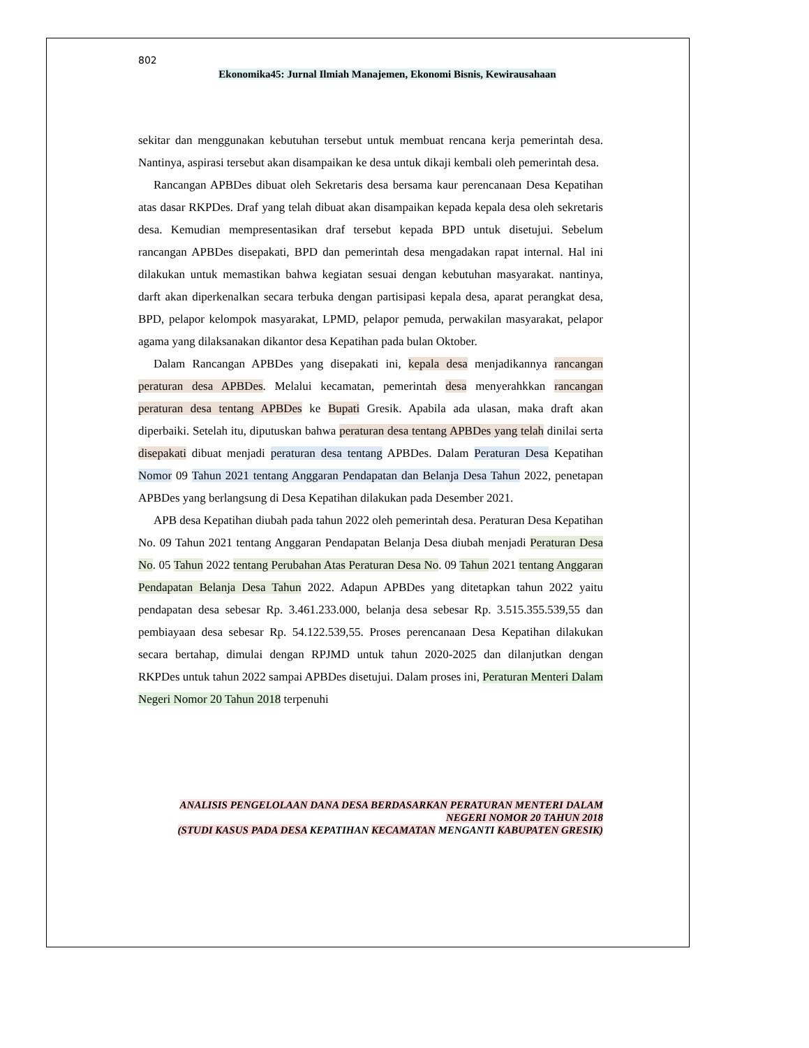802
Ekonomika45: Jurnal Ilmiah Manajemen, Ekonomi Bisnis, Kewirausahaan
sekitar dan menggunakan kebutuhan tersebut untuk membuat rencana kerja pemerintah desa. Nantinya, aspirasi tersebut akan disampaikan ke desa untuk dikaji kembali oleh pemerintah desa.
Rancangan APBDes dibuat oleh Sekretaris desa bersama kaur perencanaan Desa Kepatihan atas dasar RKPDes. Draf yang telah dibuat akan disampaikan kepada kepala desa oleh sekretaris desa. Kemudian mempresentasikan draf tersebut kepada BPD untuk disetujui. Sebelum rancangan APBDes disepakati, BPD dan pemerintah desa mengadakan rapat internal. Hal ini dilakukan untuk memastikan bahwa kegiatan sesuai dengan kebutuhan masyarakat. nantinya, darft akan diperkenalkan secara terbuka dengan partisipasi kepala desa, aparat perangkat desa, BPD, pelapor kelompok masyarakat, LPMD, pelapor pemuda, perwakilan masyarakat, pelapor agama yang dilaksanakan dikantor desa Kepatihan pada bulan Oktober.
Dalam Rancangan APBDes yang disepakati ini, kepala desa menjadikannya rancangan peraturan desa APBDes. Melalui kecamatan, pemerintah desa menyerahkkan rancangan peraturan desa tentang APBDes ke Bupati Gresik. Apabila ada ulasan, maka draft akan diperbaiki. Setelah itu, diputuskan bahwa peraturan desa tentang APBDes yang telah dinilai serta disepakati dibuat menjadi peraturan desa tentang APBDes. Dalam Peraturan Desa Kepatihan Nomor 09 Tahun 2021 tentang Anggaran Pendapatan dan Belanja Desa Tahun 2022, penetapan APBDes yang berlangsung di Desa Kepatihan dilakukan pada Desember 2021.
APB desa Kepatihan diubah pada tahun 2022 oleh pemerintah desa. Peraturan Desa Kepatihan No. 09 Tahun 2021 tentang Anggaran Pendapatan Belanja Desa diubah menjadi Peraturan Desa No. 05 Tahun 2022 tentang Perubahan Atas Peraturan Desa No. 09 Tahun 2021 tentang Anggaran Pendapatan Belanja Desa Tahun 2022. Adapun APBDes yang ditetapkan tahun 2022 yaitu pendapatan desa sebesar Rp. 3.461.233.000, belanja desa sebesar Rp. 3.515.355.539,55 dan pembiayaan desa sebesar Rp. 54.122.539,55. Proses perencanaan Desa Kepatihan dilakukan secara bertahap, dimulai dengan RPJMD untuk tahun 2020-2025 dan dilanjutkan dengan RKPDes untuk tahun 2022 sampai APBDes disetujui. Dalam proses ini, Peraturan Menteri Dalam Negeri Nomor 20 Tahun 2018 terpenuhi
ANALISIS PENGELOLAAN DANA DESA BERDASARKAN PERATURAN MENTERI DALAM
NEGERI NOMOR 20 TAHUN 2018
(STUDI KASUS PADA DESA KEPATIHAN KECAMATAN MENGANTI KABUPATEN GRESIK)